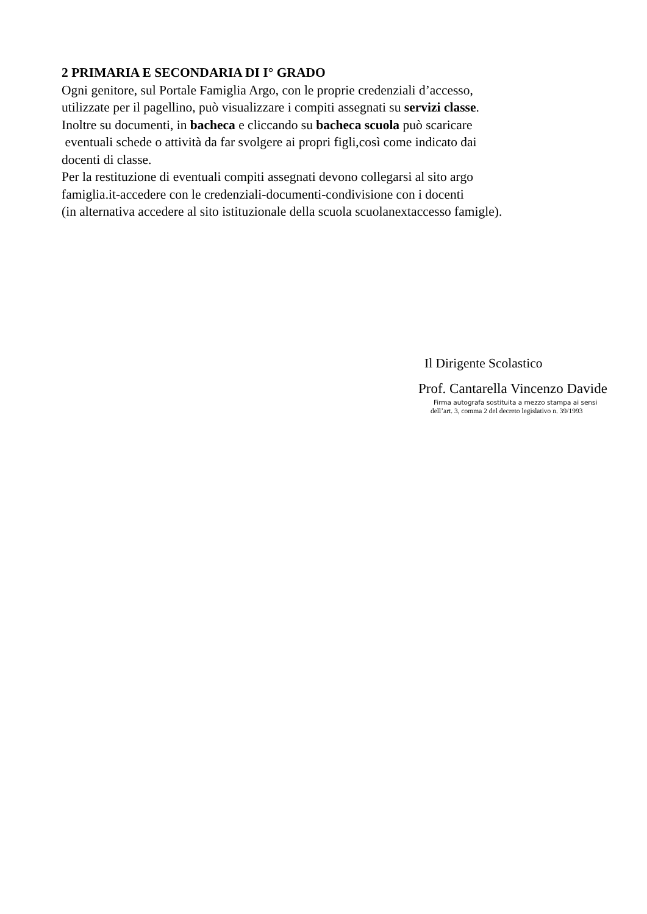2 PRIMARIA E SECONDARIA DI I° GRADO
Ogni genitore, sul Portale Famiglia Argo, con le proprie credenziali d’accesso,
utilizzate per il pagellino, può visualizzare i compiti assegnati su servizi classe.
Inoltre su documenti, in bacheca e cliccando su bacheca scuola può scaricare
eventuali schede o attività da far svolgere ai propri figli,così come indicato dai
docenti di classe.
Per la restituzione di eventuali compiti assegnati devono collegarsi al sito argo
famiglia.it-accedere con le credenziali-documenti-condivisione con i docenti
(in alternativa accedere al sito istituzionale della scuola scuolanextaccesso famigle).
Il Dirigente Scolastico
Prof. Cantarella Vincenzo Davide
Firma autografa sostituita a mezzo stampa ai sensi
dell’art. 3, comma 2 del decreto legislativo n. 39/1993